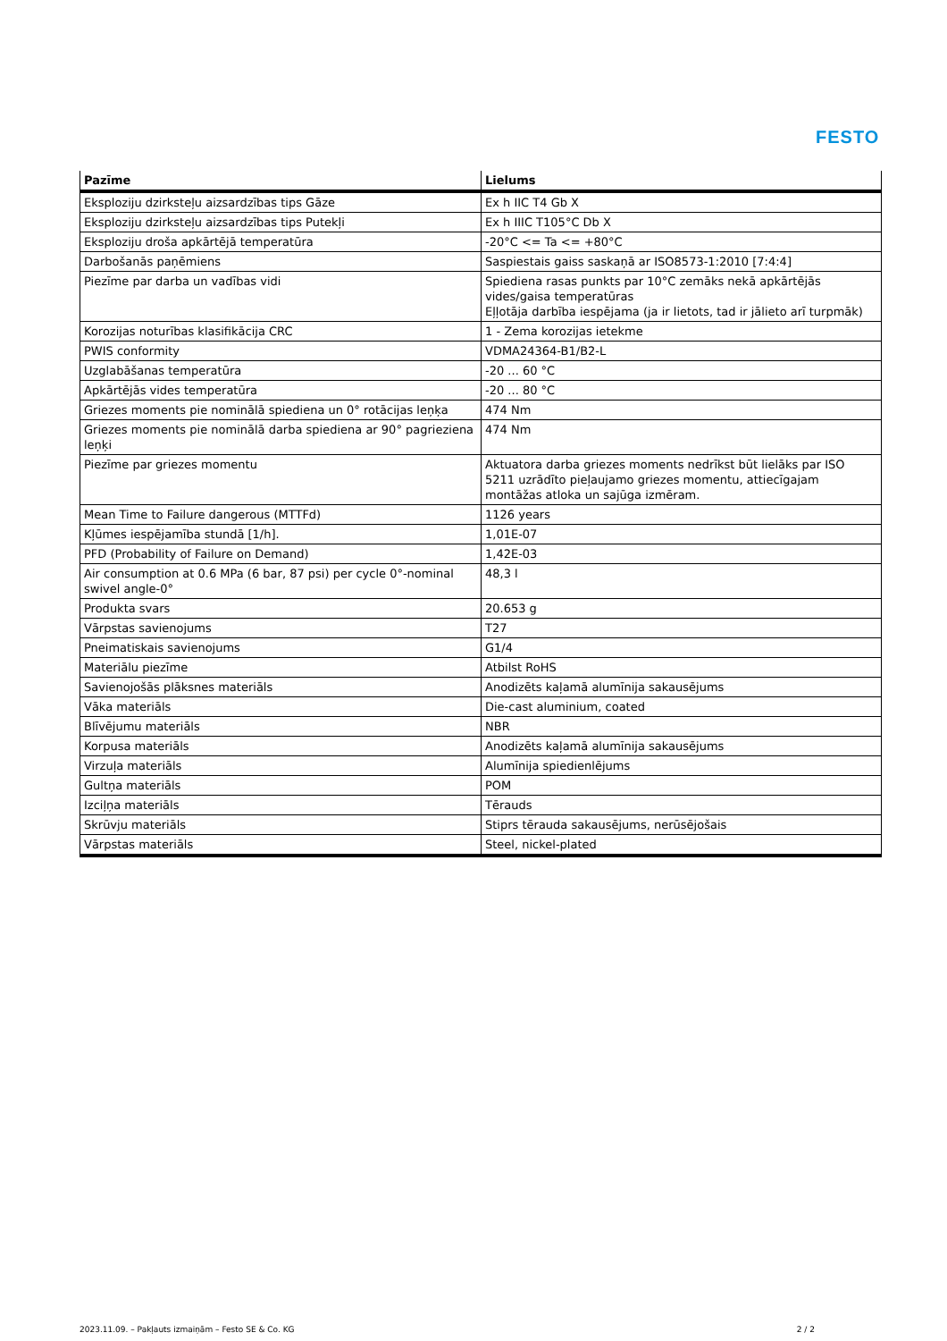FESTO
| Pazīme | Lielums |
| --- | --- |
| Eksploziju dzirksteļu aizsardzības tips Gāze | Ex h IIC T4 Gb X |
| Eksploziju dzirksteļu aizsardzības tips Putekļi | Ex h IIIC T105°C Db X |
| Eksploziju droša apkārtējā temperatūra | -20°C <= Ta <= +80°C |
| Darbošanās paņēmiens | Saspiestais gaiss saskaņā ar ISO8573-1:2010 [7:4:4] |
| Piezīme par darba un vadības vidi | Spiediena rasas punkts par 10°C zemāks nekā apkārtējās vides/gaisa temperatūras Eļļotāja darbība iespējama (ja ir lietots, tad ir jālieto arī turpmāk) |
| Korozijas noturības klasifikācija CRC | 1 - Zema korozijas ietekme |
| PWIS conformity | VDMA24364-B1/B2-L |
| Uzglabāšanas temperatūra | -20 ... 60 °C |
| Apkārtējās vides temperatūra | -20 ... 80 °C |
| Griezes moments pie nominālā spiediena un 0° rotācijas leņķa | 474 Nm |
| Griezes moments pie nominālā darba spiediena ar 90° pagrieziena leņķi | 474 Nm |
| Piezīme par griezes momentu | Aktuatora darba griezes moments nedrīkst būt lielāks par ISO 5211 uzrādīto pieļaujamo griezes momentu, attiecīgajam montāžas atloka un sajūga izmēram. |
| Mean Time to Failure dangerous (MTTFd) | 1126 years |
| Kļūmes iespējamība stundā [1/h]. | 1,01E-07 |
| PFD (Probability of Failure on Demand) | 1,42E-03 |
| Air consumption at 0.6 MPa (6 bar, 87 psi) per cycle 0°-nominal swivel angle-0° | 48,3 l |
| Produkta svars | 20.653 g |
| Vārpstas savienojums | T27 |
| Pneimatiskais savienojums | G1/4 |
| Materiālu piezīme | Atbilst RoHS |
| Savienojošās plāksnes materiāls | Anodizēts kaļamā alumīnija sakausējums |
| Vāka materiāls | Die-cast aluminium, coated |
| Blīvējumu materiāls | NBR |
| Korpusa materiāls | Anodizēts kaļamā alumīnija sakausējums |
| Virzuļa materiāls | Alumīnija spiedienlējums |
| Gultņa materiāls | POM |
| Izciļņa materiāls | Tērauds |
| Skrūvju materiāls | Stiprs tērauda sakausējums, nerūsējošais |
| Vārpstas materiāls | Steel, nickel-plated |
2023.11.09. – Pakļauts izmaiņām – Festo SE & Co. KG 2 / 2